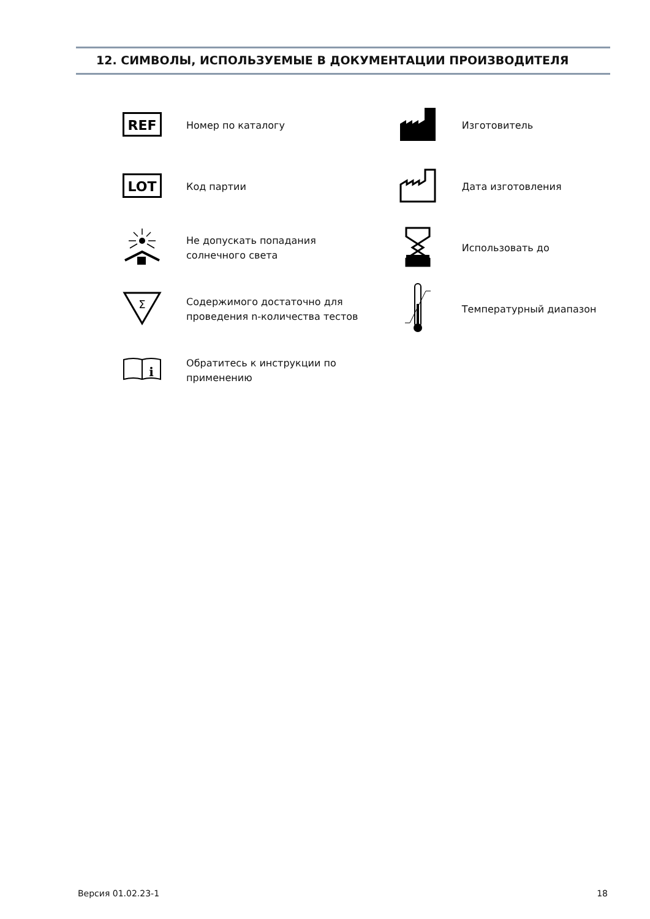12. СИМВОЛЫ, ИСПОЛЬЗУЕМЫЕ В ДОКУМЕНТАЦИИ ПРОИЗВОДИТЕЛЯ
| REF | Номер по каталогу | | Изготовитель |
| LOT | Код партии | | Дата изготовления |
| | Не допускать попадания солнечного света | | Использовать до |
| Σ | Содержимого достаточно для проведения n-количества тестов | | Температурный диапазон |
| i | Обратитесь к инструкции по применению | | |
Версия 01.02.23-1 18